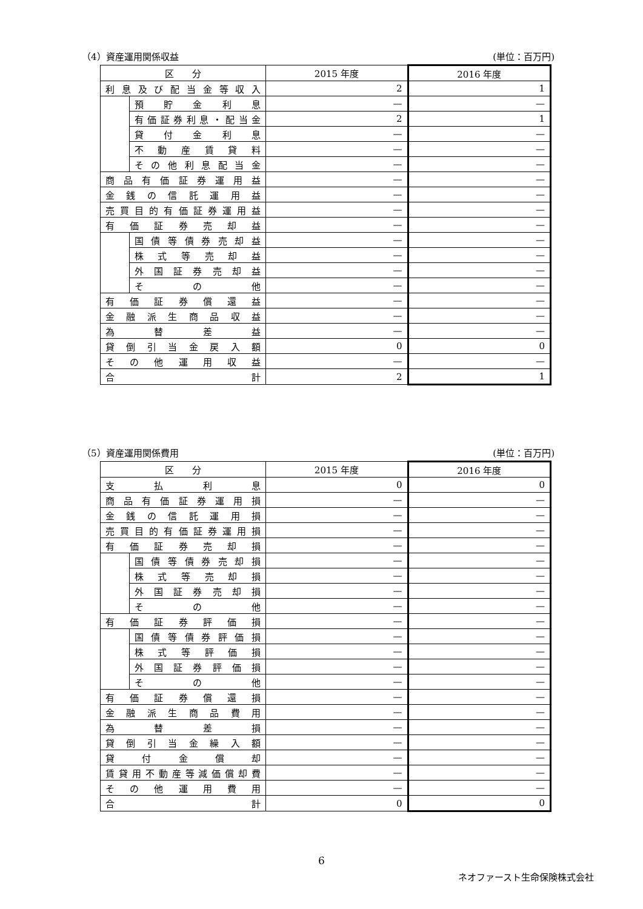（4）資産運用関係収益 (単位：百万円)
| 区 分 | | 2015 年度 | 2016 年度 |
| --- | --- | --- | --- |
| 利息及び配当金等収入 | | 2 | 1 |
| | 預貯金利息 | — | — |
| | 有価証券利息・配当金 | 2 | 1 |
| | 貸付金利息 | — | — |
| | 不動産賃貸料 | — | — |
| | その他利息配当金 | — | — |
| 商品有価証券運用益 | | — | — |
| 金銭の信託運用益 | | — | — |
| 売買目的有価証券運用益 | | — | — |
| 有価証券売却益 | | — | — |
| | 国債等債券売却益 | — | — |
| | 株式等売却益 | — | — |
| | 外国証券売却益 | — | — |
| | その他 | — | — |
| 有価証券償還益 | | — | — |
| 金融派生商品収益 | | — | — |
| 為替差益 | | — | — |
| 貸倒引当金戻入額 | | 0 | 0 |
| その他運用収益 | | — | — |
| 合計 | | 2 | 1 |
（5）資産運用関係費用 (単位：百万円)
| 区 分 | | 2015 年度 | 2016 年度 |
| --- | --- | --- | --- |
| 支払利息 | | 0 | 0 |
| 商品有価証券運用損 | | — | — |
| 金銭の信託運用損 | | — | — |
| 売買目的有価証券運用損 | | — | — |
| 有価証券売却損 | | — | — |
| | 国債等債券売却損 | — | — |
| | 株式等売却損 | — | — |
| | 外国証券売却損 | — | — |
| | その他 | — | — |
| 有価証券評価損 | | — | — |
| | 国債等債券評価損 | — | — |
| | 株式等評価損 | — | — |
| | 外国証券評価損 | — | — |
| | その他 | — | — |
| 有価証券償還損 | | — | — |
| 金融派生商品費用 | | — | — |
| 為替差損 | | — | — |
| 貸倒引当金繰入額 | | — | — |
| 貸付金償却 | | — | — |
| 賃貸用不動産等減価償却費 | | — | — |
| その他運用費用 | | — | — |
| 合計 | | 0 | 0 |
6
ネオファースト生命保険株式会社